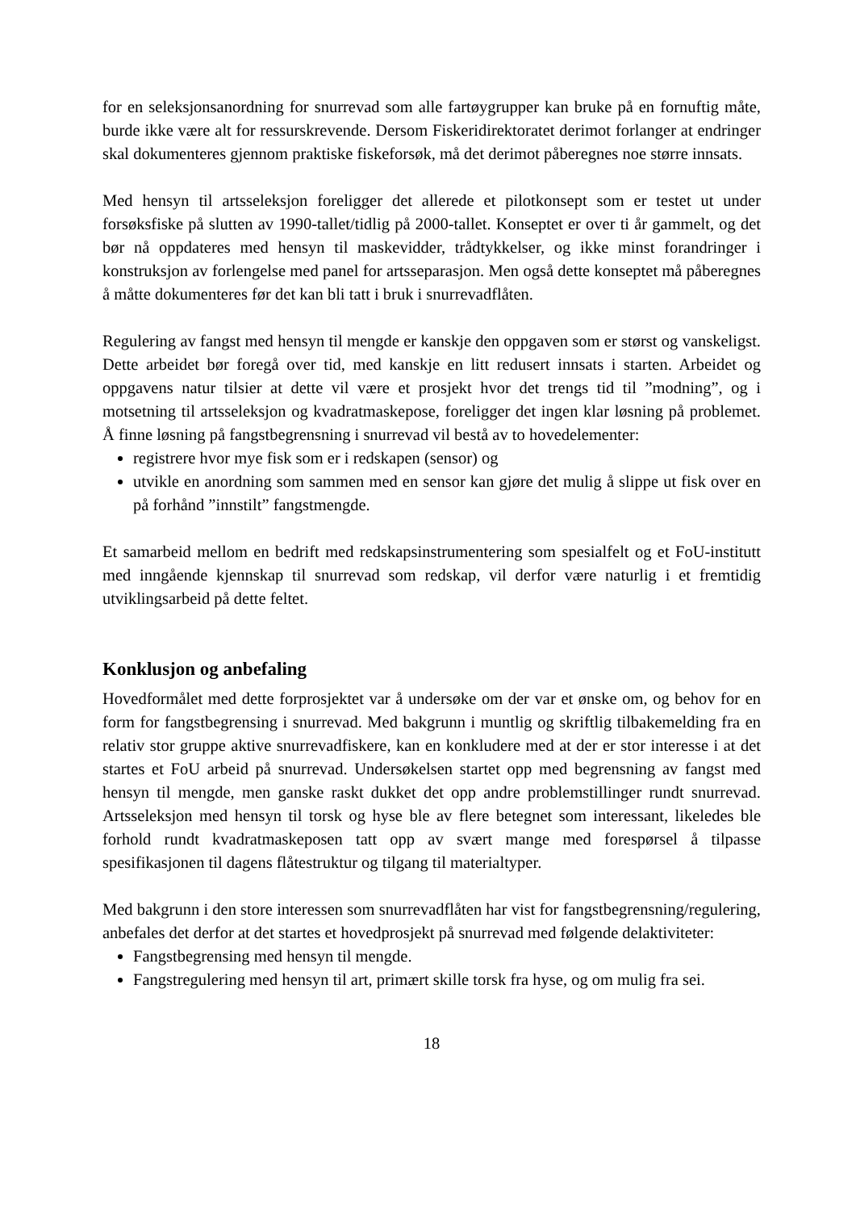for en seleksjonsanordning for snurrevad som alle fartøygrupper kan bruke på en fornuftig måte, burde ikke være alt for ressurskrevende. Dersom Fiskeridirektoratet derimot forlanger at endringer skal dokumenteres gjennom praktiske fiskeforsøk, må det derimot påberegnes noe større innsats.
Med hensyn til artsseleksjon foreligger det allerede et pilotkonsept som er testet ut under forsøksfiske på slutten av 1990-tallet/tidlig på 2000-tallet. Konseptet er over ti år gammelt, og det bør nå oppdateres med hensyn til maskevidder, trådtykkelser, og ikke minst forandringer i konstruksjon av forlengelse med panel for artsseparasjon. Men også dette konseptet må påberegnes å måtte dokumenteres før det kan bli tatt i bruk i snurrevadflåten.
Regulering av fangst med hensyn til mengde er kanskje den oppgaven som er størst og vanskeligst. Dette arbeidet bør foregå over tid, med kanskje en litt redusert innsats i starten. Arbeidet og oppgavens natur tilsier at dette vil være et prosjekt hvor det trengs tid til ”modning”, og i motsetning til artsseleksjon og kvadratmaskepose, foreligger det ingen klar løsning på problemet. Å finne løsning på fangstbegrensning i snurrevad vil bestå av to hovedelementer:
registrere hvor mye fisk som er i redskapen (sensor) og
utvikle en anordning som sammen med en sensor kan gjøre det mulig å slippe ut fisk over en på forhånd ”innstilt” fangstmengde.
Et samarbeid mellom en bedrift med redskapsinstrumentering som spesialfelt og et FoU-institutt med inngående kjennskap til snurrevad som redskap, vil derfor være naturlig i et fremtidig utviklingsarbeid på dette feltet.
Konklusjon og anbefaling
Hovedformålet med dette forprosjektet var å undersøke om der var et ønske om, og behov for en form for fangstbegrensing i snurrevad. Med bakgrunn i muntlig og skriftlig tilbakemelding fra en relativ stor gruppe aktive snurrevadfiskere, kan en konkludere med at der er stor interesse i at det startes et FoU arbeid på snurrevad. Undersøkelsen startet opp med begrensning av fangst med hensyn til mengde, men ganske raskt dukket det opp andre problemstillinger rundt snurrevad. Artsseleksjon med hensyn til torsk og hyse ble av flere betegnet som interessant, likeledes ble forhold rundt kvadratmaskeposen tatt opp av svært mange med forespørsel å tilpasse spesifikasjonen til dagens flåtestruktur og tilgang til materialtyper.
Med bakgrunn i den store interessen som snurrevadflåten har vist for fangstbegrensning/regulering, anbefales det derfor at det startes et hovedprosjekt på snurrevad med følgende delaktiviteter:
Fangstbegrensing med hensyn til mengde.
Fangstregulering med hensyn til art, primært skille torsk fra hyse, og om mulig fra sei.
18